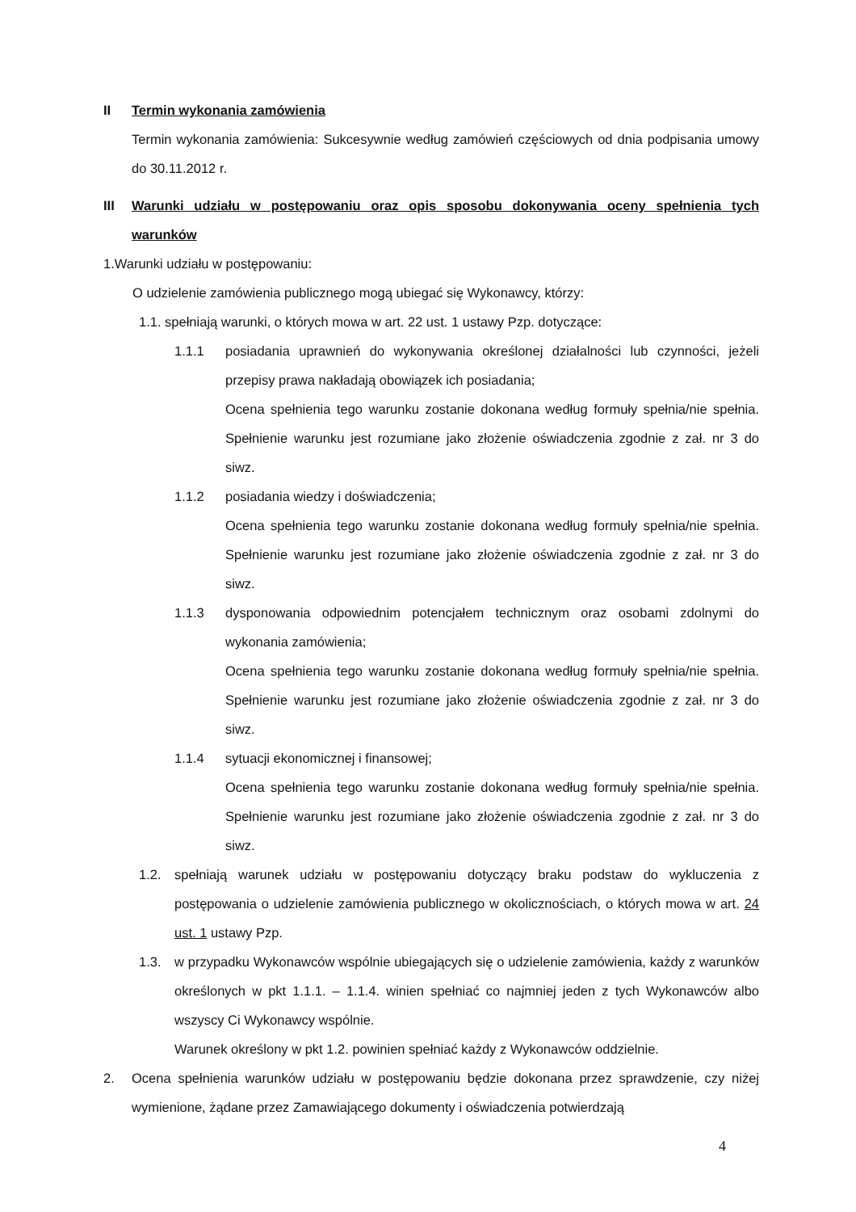II Termin wykonania zamówienia
Termin wykonania zamówienia: Sukcesywnie według zamówień częściowych od dnia podpisania umowy do 30.11.2012 r.
III Warunki udziału w postępowaniu oraz opis sposobu dokonywania oceny spełnienia tych warunków
1.Warunki udziału w postępowaniu:
O udzielenie zamówienia publicznego mogą ubiegać się Wykonawcy, którzy:
1.1. spełniają warunki, o których mowa w art. 22 ust. 1 ustawy Pzp. dotyczące:
1.1.1 posiadania uprawnień do wykonywania określonej działalności lub czynności, jeżeli przepisy prawa nakładają obowiązek ich posiadania;
Ocena spełnienia tego warunku zostanie dokonana według formuły spełnia/nie spełnia. Spełnienie warunku jest rozumiane jako złożenie oświadczenia zgodnie z zał. nr 3 do siwz.
1.1.2 posiadania wiedzy i doświadczenia;
Ocena spełnienia tego warunku zostanie dokonana według formuły spełnia/nie spełnia. Spełnienie warunku jest rozumiane jako złożenie oświadczenia zgodnie z zał. nr 3 do siwz.
1.1.3 dysponowania odpowiednim potencjałem technicznym oraz osobami zdolnymi do wykonania zamówienia;
Ocena spełnienia tego warunku zostanie dokonana według formuły spełnia/nie spełnia. Spełnienie warunku jest rozumiane jako złożenie oświadczenia zgodnie z zał. nr 3 do siwz.
1.1.4 sytuacji ekonomicznej i finansowej;
Ocena spełnienia tego warunku zostanie dokonana według formuły spełnia/nie spełnia. Spełnienie warunku jest rozumiane jako złożenie oświadczenia zgodnie z zał. nr 3 do siwz.
1.2. spełniają warunek udziału w postępowaniu dotyczący braku podstaw do wykluczenia z postępowania o udzielenie zamówienia publicznego w okolicznościach, o których mowa w art. 24 ust. 1 ustawy Pzp.
1.3. w przypadku Wykonawców wspólnie ubiegających się o udzielenie zamówienia, każdy z warunków określonych w pkt 1.1.1. – 1.1.4. winien spełniać co najmniej jeden z tych Wykonawców albo wszyscy Ci Wykonawcy wspólnie.
Warunek określony w pkt 1.2. powinien spełniać każdy z Wykonawców oddzielnie.
2. Ocena spełnienia warunków udziału w postępowaniu będzie dokonana przez sprawdzenie, czy niżej wymienione, żądane przez Zamawiającego dokumenty i oświadczenia potwierdzają
4